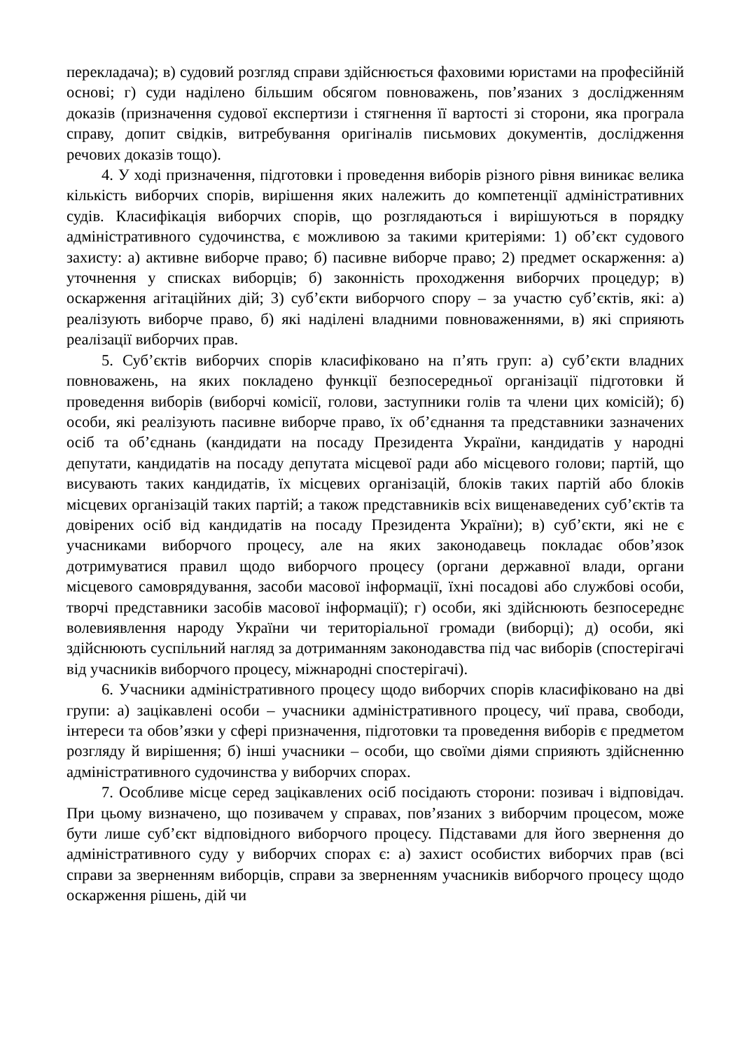перекладача); в) судовий розгляд справи здійснюється фаховими юристами на професійній основі; г) суди наділено більшим обсягом повноважень, пов’язаних з дослідженням доказів (призначення судової експертизи і стягнення її вартості зі сторони, яка програла справу, допит свідків, витребування оригіналів письмових документів, дослідження речових доказів тощо).
4. У ході призначення, підготовки і проведення виборів різного рівня виникає велика кількість виборчих спорів, вирішення яких належить до компетенції адміністративних судів. Класифікація виборчих спорів, що розглядаються і вирішуються в порядку адміністративного судочинства, є можливою за такими критеріями: 1) об’єкт судового захисту: а) активне виборче право; б) пасивне виборче право; 2) предмет оскарження: а) уточнення у списках виборців; б) законність проходження виборчих процедур; в) оскарження агітаційних дій; 3) суб’єкти виборчого спору – за участю суб’єктів, які: а) реалізують виборче право, б) які наділені владними повноваженнями, в) які сприяють реалізації виборчих прав.
5. Суб’єктів виборчих спорів класифіковано на п’ять груп: а) суб’єкти владних повноважень, на яких покладено функції безпосередньої організації підготовки й проведення виборів (виборчі комісії, голови, заступники голів та члени цих комісій); б) особи, які реалізують пасивне виборче право, їх об’єднання та представники зазначених осіб та об’єднань (кандидати на посаду Президента України, кандидатів у народні депутати, кандидатів на посаду депутата місцевої ради або місцевого голови; партій, що висувають таких кандидатів, їх місцевих організацій, блоків таких партій або блоків місцевих організацій таких партій; а також представників всіх вищенаведених суб’єктів та довірених осіб від кандидатів на посаду Президента України); в) суб’єкти, які не є учасниками виборчого процесу, але на яких законодавець покладає обов’язок дотримуватися правил щодо виборчого процесу (органи державної влади, органи місцевого самоврядування, засоби масової інформації, їхні посадові або службові особи, творчі представники засобів масової інформації); г) особи, які здійснюють безпосереднє волевиявлення народу України чи територіальної громади (виборці); д) особи, які здійснюють суспільний нагляд за дотриманням законодавства під час виборів (спостерігачі від учасників виборчого процесу, міжнародні спостерігачі).
6. Учасники адміністративного процесу щодо виборчих спорів класифіковано на дві групи: а) зацікавлені особи – учасники адміністративного процесу, чиї права, свободи, інтереси та обов’язки у сфері призначення, підготовки та проведення виборів є предметом розгляду й вирішення; б) інші учасники – особи, що своїми діями сприяють здійсненню адміністративного судочинства у виборчих спорах.
7. Особливе місце серед зацікавлених осіб посідають сторони: позивач і відповідач. При цьому визначено, що позивачем у справах, пов’язаних з виборчим процесом, може бути лише суб’єкт відповідного виборчого процесу. Підставами для його звернення до адміністративного суду у виборчих спорах є: а) захист особистих виборчих прав (всі справи за зверненням виборців, справи за зверненням учасників виборчого процесу щодо оскарження рішень, дій чи